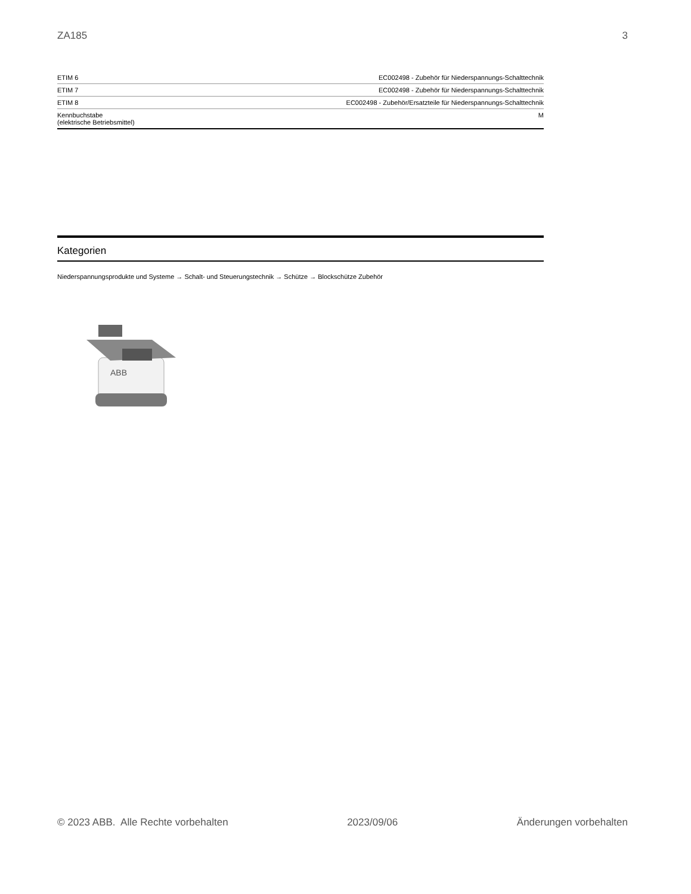ZA185 3
| ETIM 6 | EC002498 - Zubehör für Niederspannungs-Schalttechnik |
| ETIM 7 | EC002498 - Zubehör für Niederspannungs-Schalttechnik |
| ETIM 8 | EC002498 - Zubehör/Ersatzteile für Niederspannungs-Schalttechnik |
| Kennbuchstabe (elektrische Betriebsmittel) | M |
Kategorien
Niederspannungsprodukte und Systeme → Schalt- und Steuerungstechnik → Schütze → Blockschütze Zubehör
ABB
© 2023 ABB. Alle Rechte vorbehalten 2023/09/06 Änderungen vorbehalten